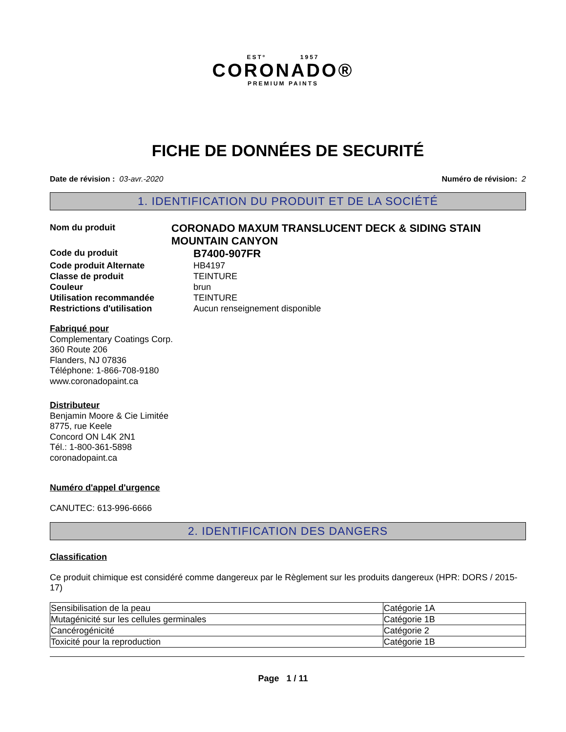ESTº 1957
CORONADO®
PREMIUM PAINTS
FICHE DE DONNÉES DE SECURITÉ
Date de révision : 03-avr.-2020 Numéro de révision: 2
1. IDENTIFICATION DU PRODUIT ET DE LA SOCIÉTÉ
Nom du produit
CORONADO MAXUM TRANSLUCENT DECK & SIDING STAIN MOUNTAIN CANYON
Code du produit
B7400-907FR
Code produit Alternate HB4197
Classe de produit TEINTURE
Couleur brun
Utilisation recommandée TEINTURE
Restrictions d'utilisation Aucun renseignement disponible
Fabriqué pour
Complementary Coatings Corp.
360 Route 206
Flanders, NJ 07836
Téléphone: 1-866-708-9180
www.coronadopaint.ca
Distributeur
Benjamin Moore & Cie Limitée
8775, rue Keele
Concord ON L4K 2N1
Tél.: 1-800-361-5898
coronadopaint.ca
Numéro d'appel d'urgence
CANUTEC: 613-996-6666
2. IDENTIFICATION DES DANGERS
Classification
Ce produit chimique est considéré comme dangereux par le Règlement sur les produits dangereux (HPR: DORS / 2015-17)
| Sensibilisation de la peau | Catégorie 1A |
| Mutagénicité sur les cellules germinales | Catégorie 1B |
| Cancérogénicité | Catégorie 2 |
| Toxicité pour la reproduction | Catégorie 1B |
Page 1 / 11